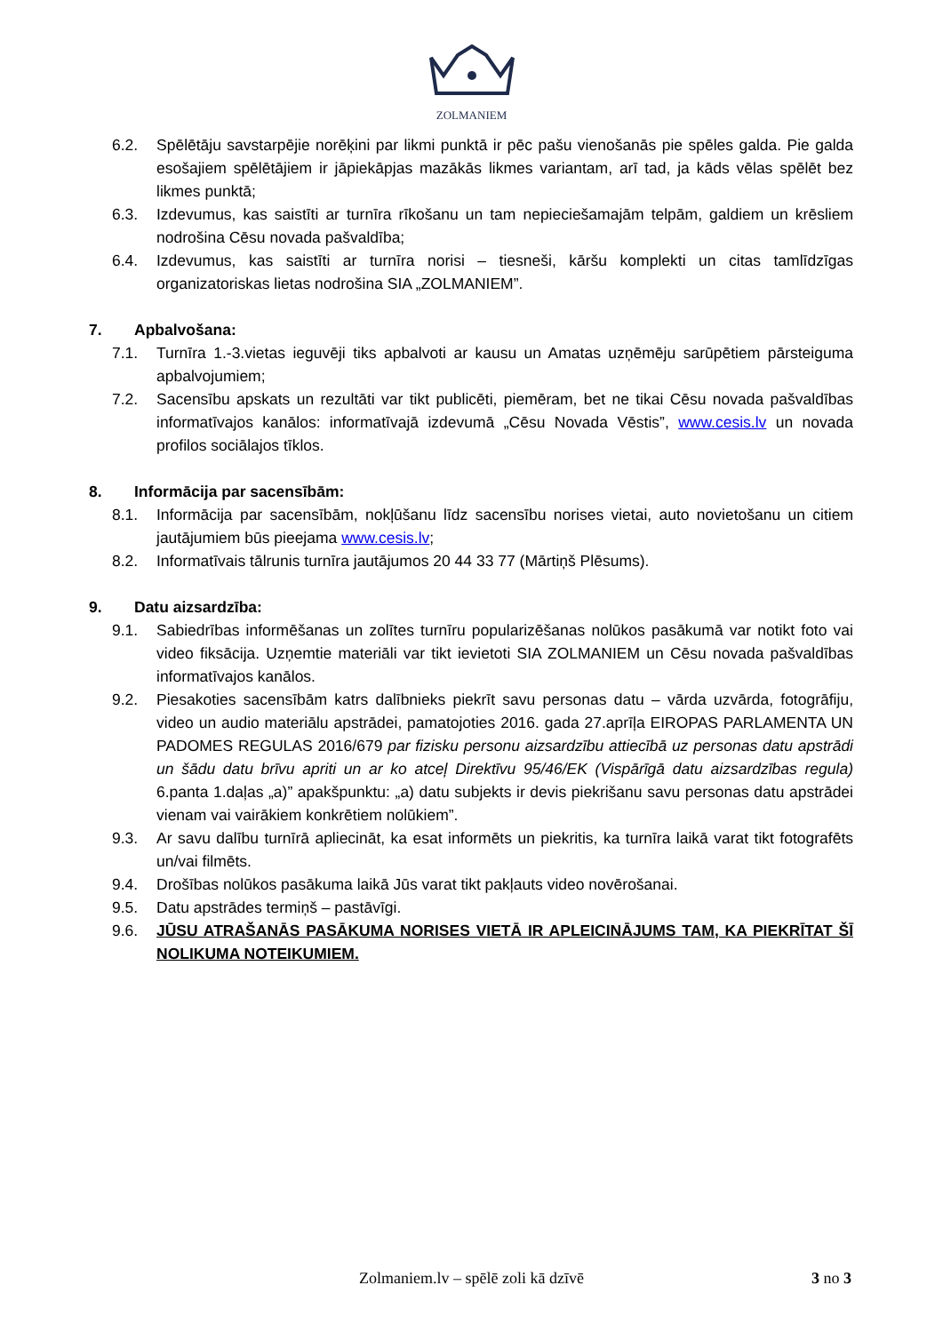ZOLMANIEM
6.2. Spēlētāju savstarpējie norēķini par likmi punktā ir pēc pašu vienošanās pie spēles galda. Pie galda esošajiem spēlētājiem ir jāpiekāpjas mazākās likmes variantam, arī tad, ja kāds vēlas spēlēt bez likmes punktā;
6.3. Izdevumus, kas saistīti ar turnīra rīkošanu un tam nepieciešamajām telpām, galdiem un krēsliem nodrošina Cēsu novada pašvaldība;
6.4. Izdevumus, kas saistīti ar turnīra norisi – tiesneši, kāršu komplekti un citas tamlīdzīgas organizatoriskas lietas nodrošina SIA „ZOLMANIEM”.
7. Apbalvošana:
7.1. Turnīra 1.-3.vietas ieguvēji tiks apbalvoti ar kausu un Amatas uzņēmēju sarūpētiem pārsteiguma apbalvojumiem;
7.2. Sacensību apskats un rezultāti var tikt publicēti, piemēram, bet ne tikai Cēsu novada pašvaldības informatīvajos kanālos: informatīvajā izdevumā „Cēsu Novada Vēstis”, www.cesis.lv un novada profilos sociālajos tīklos.
8. Informācija par sacensībām:
8.1. Informācija par sacensībām, nokļūšanu līdz sacensību norises vietai, auto novietošanu un citiem jautājumiem būs pieejama www.cesis.lv;
8.2. Informatīvais tālrunis turnīra jautājumos 20 44 33 77 (Mārtiņš Plēsums).
9. Datu aizsardzība:
9.1. Sabiedrības informēšanas un zolītes turnīru popularizēšanas nolūkos pasākumā var notikt foto vai video fiksācija. Uzņemtie materiāli var tikt ievietoti SIA ZOLMANIEM un Cēsu novada pašvaldības informatīvajos kanālos.
9.2. Piesakoties sacensībām katrs dalībnieks piekrīt savu personas datu – vārda uzvārda, fotogrāfiju, video un audio materiālu apstrādei, pamatojoties 2016. gada 27.aprīļa EIROPAS PARLAMENTA UN PADOMES REGULAS 2016/679 par fizisku personu aizsardzību attiecībā uz personas datu apstrādi un šādu datu brīvu apriti un ar ko atceļ Direktīvu 95/46/EK (Vispārīgā datu aizsardzības regula) 6.panta 1.daļas „a)” apakšpunktu: „a) datu subjekts ir devis piekrišanu savu personas datu apstrādei vienam vai vairākiem konkrētiem nolūkiem”.
9.3. Ar savu dalību turnīrā apliecināt, ka esat informēts un piekritis, ka turnīra laikā varat tikt fotografēts un/vai filmēts.
9.4. Drošības nolūkos pasākuma laikā Jūs varat tikt pakļauts video novērošanai.
9.5. Datu apstrādes termiņš – pastāvīgi.
9.6. JŪSU ATRAŠANĀS PASĀKUMA NORISES VIETĀ IR APLEICINĀJUMS TAM, KA PIEKRĪTAT ŠĪ NOLIKUMA NOTEIKUMIEM.
Zolmaniem.lv – spēlē zoli kā dzīvē
3 no 3